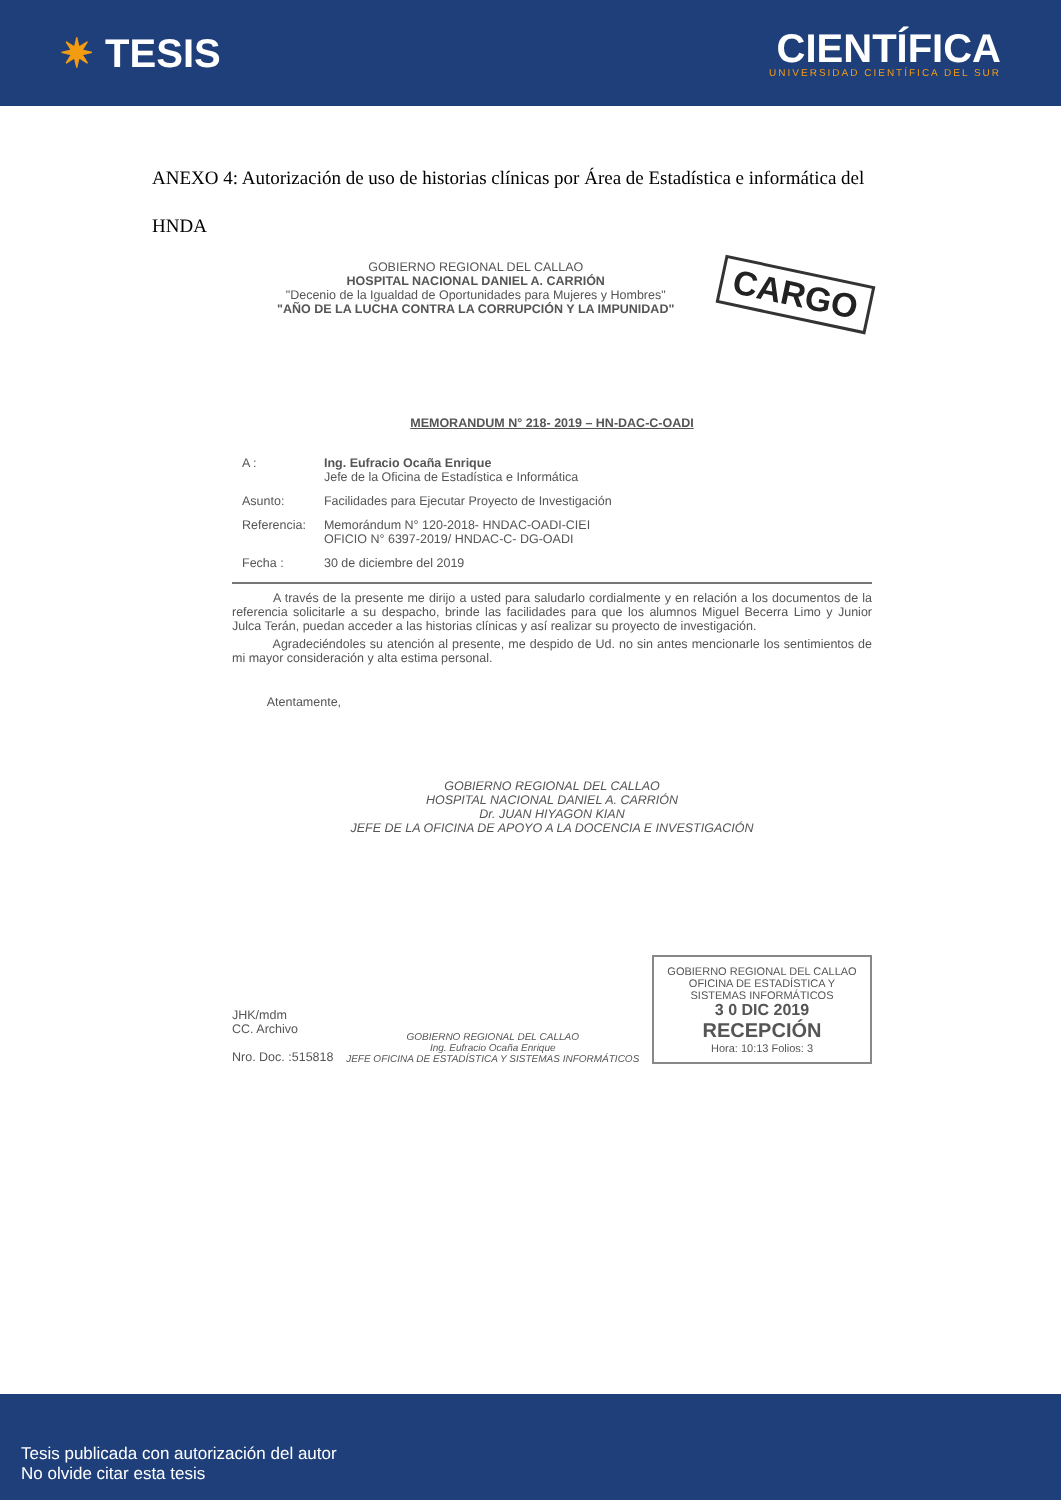✷ TESIS
CIENTÍFICA
UNIVERSIDAD CIENTÍFICA DEL SUR
ANEXO 4: Autorización de uso de historias clínicas por Área de Estadística e informática del HNDA
CARGO
GOBIERNO REGIONAL DEL CALLAO
HOSPITAL NACIONAL DANIEL A. CARRIÓN
"Decenio de la Igualdad de Oportunidades para Mujeres y Hombres"
"AÑO DE LA LUCHA CONTRA LA CORRUPCIÓN Y LA IMPUNIDAD"
MEMORANDUM N° 218- 2019 – HN-DAC-C-OADI
| A : | Ing. Eufracio Ocaña Enrique Jefe de la Oficina de Estadística e Informática |
| Asunto: | Facilidades para Ejecutar Proyecto de Investigación |
| Referencia: | Memorándum N° 120-2018- HNDAC-OADI-CIEI OFICIO N° 6397-2019/ HNDAC-C- DG-OADI |
| Fecha : | 30 de diciembre del 2019 |
A través de la presente me dirijo a usted para saludarlo cordialmente y en relación a los documentos de la referencia solicitarle a su despacho, brinde las facilidades para que los alumnos Miguel Becerra Limo y Junior Julca Terán, puedan acceder a las historias clínicas y así realizar su proyecto de investigación.
Agradeciéndoles su atención al presente, me despido de Ud. no sin antes mencionarle los sentimientos de mi mayor consideración y alta estima personal.
Atentamente,
GOBIERNO REGIONAL DEL CALLAO
HOSPITAL NACIONAL DANIEL A. CARRIÓN
Dr. JUAN HIYAGON KIAN
JEFE DE LA OFICINA DE APOYO A LA DOCENCIA E INVESTIGACIÓN
JHK/mdm
CC. Archivo
Nro. Doc. :515818
GOBIERNO REGIONAL DEL CALLAO
Ing. Eufracio Ocaña Enrique
JEFE OFICINA DE ESTADÍSTICA Y SISTEMAS INFORMÁTICOS
GOBIERNO REGIONAL DEL CALLAO
OFICINA DE ESTADÍSTICA Y SISTEMAS INFORMÁTICOS
3 0 DIC 2019
RECEPCIÓN
Hora: 10:13 Folios: 3
Tesis publicada con autorización del autor
No olvide citar esta tesis